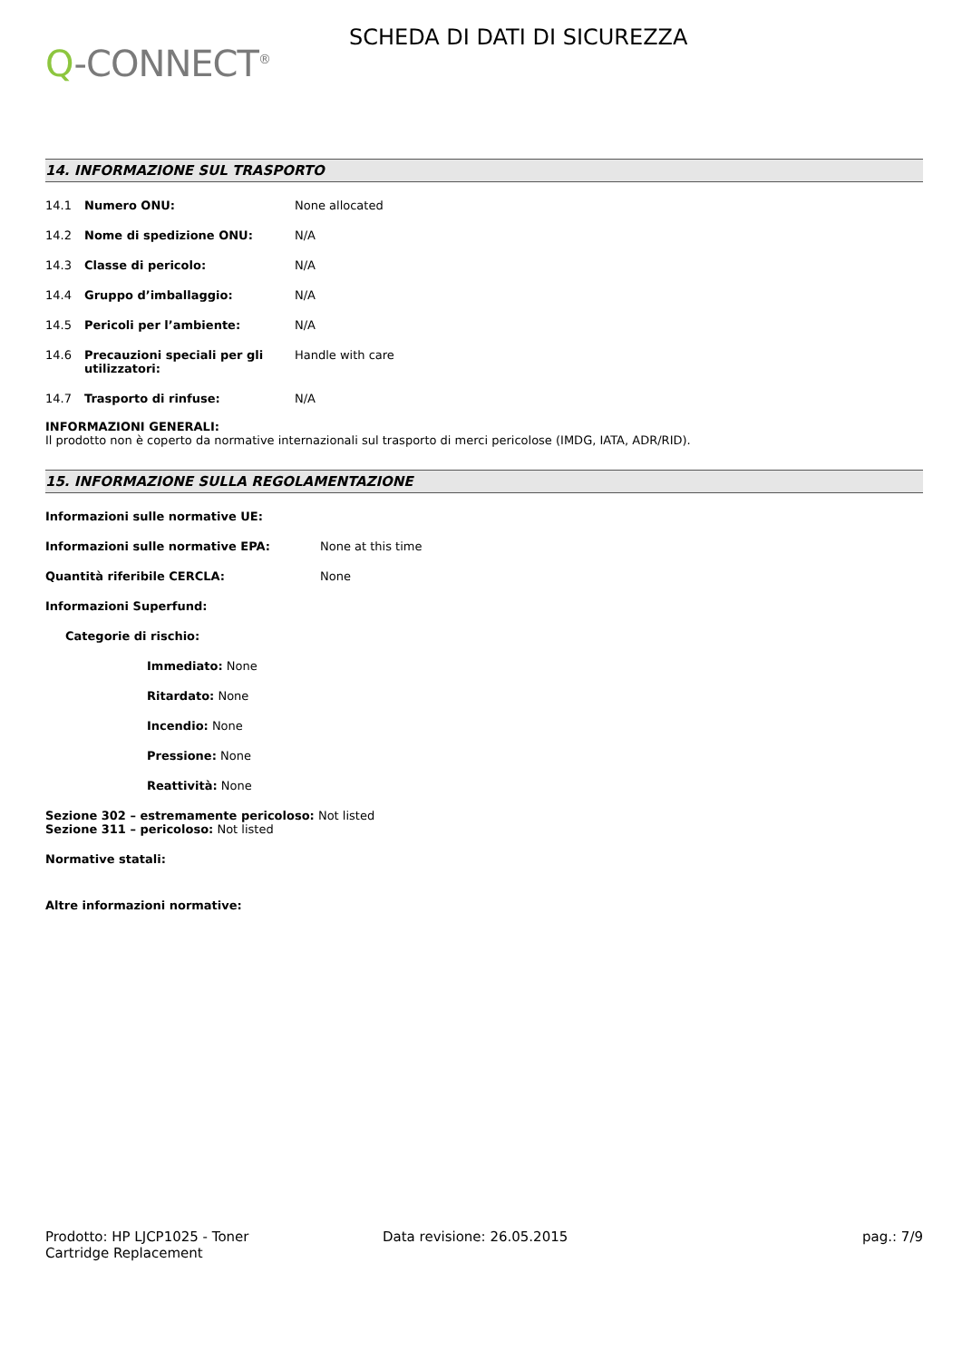Q-CONNECT<sup>®</sup>
SCHEDA DI DATI DI SICUREZZA
14. INFORMAZIONE SUL TRASPORTO
14.1 Numero ONU: None allocated
14.2 Nome di spedizione ONU: N/A
14.3 Classe di pericolo: N/A
14.4 Gruppo d’imballaggio: N/A
14.5 Pericoli per l’ambiente: N/A
14.6 Precauzioni speciali per gli utilizzatori:
Handle with care
14.7 Trasporto di rinfuse: N/A
INFORMAZIONI GENERALI:
Il prodotto non è coperto da normative internazionali sul trasporto di merci pericolose (IMDG, IATA, ADR/RID).
15. INFORMAZIONE SULLA REGOLAMENTAZIONE
Informazioni sulle normative UE:
Informazioni sulle normative EPA: None at this time
Quantità riferibile CERCLA: None
Informazioni Superfund:
Categorie di rischio:
Immediato: None
Ritardato: None
Incendio: None
Pressione: None
Reattività: None
Sezione 302 – estremamente pericoloso: Not listed
Sezione 311 – pericoloso: Not listed
Normative statali:
Altre informazioni normative:
Prodotto: HP LJCP1025 - Toner
Cartridge Replacement
Data revisione: 26.05.2015 pag.: 7/9